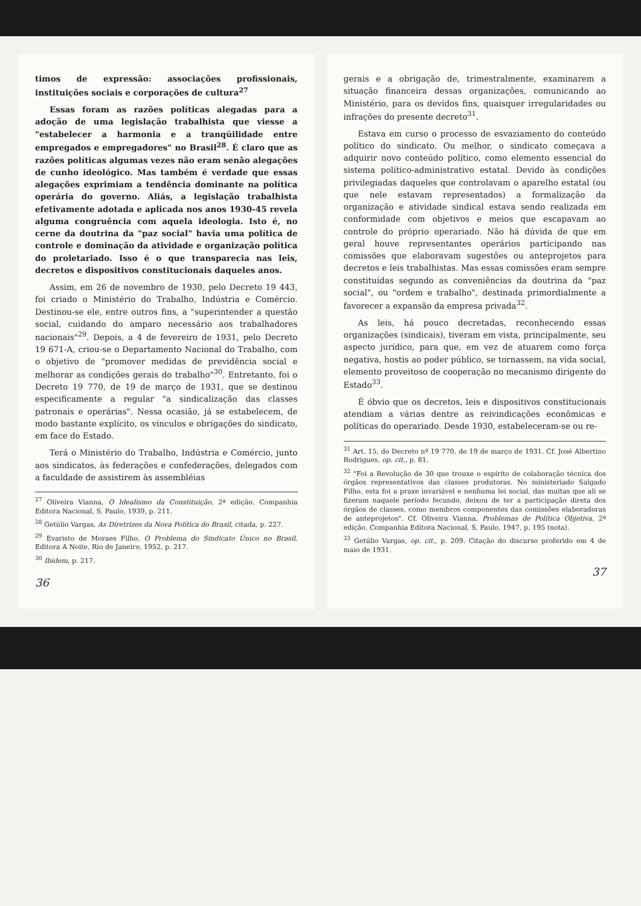timos de expressão: associações profissionais, instituições sociais e corporações de cultura<sup>27</sup>
Essas foram as razões políticas alegadas para a adoção de uma legislação trabalhista que viesse a "estabelecer a harmonia e a tranqüilidade entre empregados e empregadores" no Brasil<sup>28</sup>. É claro que as razões políticas algumas vezes não eram senão alegações de cunho ideológico. Mas também é verdade que essas alegações exprimiam a tendência dominante na política operária do governo. Aliás, a legislação trabalhista efetivamente adotada e aplicada nos anos 1930-45 revela alguma congruência com aquela ideologia. Isto é, no cerne da doutrina da "paz social" havia uma política de controle e dominação da atividade e organização política do proletariado. Isso é o que transparecia nas leis, decretos e dispositivos constitucionais daqueles anos.
Assim, em 26 de novembro de 1930, pelo Decreto 19 443, foi criado o Ministério do Trabalho, Indústria e Comércio. Destinou-se ele, entre outros fins, a "superintender a questão social, cuidando do amparo necessário aos trabalhadores nacionais"<sup>29</sup>. Depois, a 4 de fevereiro de 1931, pelo Decreto 19 671-A, criou-se o Departamento Nacional do Trabalho, com o objetivo de "promover medidas de previdência social e melhorar as condições gerais do trabalho"<sup>30</sup>. Entretanto, foi o Decreto 19 770, de 19 de março de 1931, que se destinou especificamente a regular "a sindicalização das classes patronais e operárias". Nessa ocasião, já se estabelecem, de modo bastante explícito, os vínculos e obrigações do sindicato, em face do Estado.
Terá o Ministério do Trabalho, Indústria e Comércio, junto aos sindicatos, às federações e confederações, delegados com a faculdade de assistirem às assembléias
<sup>27</sup> Oliveira Vianna, O Idealismo da Constituição, 2ª edição, Companhia Editora Nacional, S. Paulo, 1939, p. 211.
<sup>28</sup> Getúlio Vargas, As Diretrizes da Nova Política do Brasil, citada, p. 227.
<sup>29</sup> Evaristo de Moraes Filho, O Problema do Sindicato Único no Brasil, Editora A Noite, Rio de Janeiro, 1952, p. 217.
<sup>30</sup> Ibidem, p. 217.
36
gerais e a obrigação de, trimestralmente, examinarem a situação financeira dessas organizações, comunicando ao Ministério, para os devidos fins, quaisquer irregularidades ou infrações do presente decreto<sup>31</sup>.
Estava em curso o processo de esvaziamento do conteúdo político do sindicato. Ou melhor, o sindicato começava a adquirir novo conteúdo político, como elemento essencial do sistema político-administrativo estatal. Devido às condições privilegiadas daqueles que controlavam o aparelho estatal (ou que nele estavam representados) a formalização da organização e atividade sindical estava sendo realizada em conformidade com objetivos e meios que escapavam ao controle do próprio operariado. Não há dúvida de que em geral houve representantes operários participando nas comissões que elaboravam sugestões ou anteprojetos para decretos e leis trabalhistas. Mas essas comissões eram sempre constituídas segundo as conveniências da doutrina da "paz social", ou "ordem e trabalho", destinada primordialmente a favorecer a expansão da empresa privada<sup>32</sup>.
As leis, há pouco decretadas, reconhecendo essas organizações (sindicais), tiveram em vista, principalmente, seu aspecto jurídico, para que, em vez de atuarem como força negativa, hostis ao poder público, se tornassem, na vida social, elemento proveitoso de cooperação no mecanismo dirigente do Estado<sup>33</sup>.
É óbvio que os decretos, leis e dispositivos constitucionais atendiam a várias dentre as reivindicações econômicas e políticas do operariado. Desde 1930, estabeleceram-se ou re-
<sup>31</sup> Art. 15, do Decreto nº 19 770, de 19 de março de 1931. Cf. José Albertino Rodrigues, op. cit., p. 81.
<sup>32</sup> "Foi a Revolução de 30 que trouxe o espírito de colaboração técnica dos órgãos representativos das classes produtoras. No ministeriado Salgado Filho, esta foi a praxe invariável e nenhuma lei social, das muitas que ali se fizeram naquele período fecundo, deixou de ter a participação direta dos órgãos de classes, como membros componentes das comissões elaboradoras de anteprojetos". Cf. Oliveira Vianna, Problemas de Política Objetiva, 2ª edição, Companhia Editora Nacional, S. Paulo, 1947, p. 195 (nota).
<sup>33</sup> Getúlio Vargas, op. cit., p. 209. Citação do discurso proferido em 4 de maio de 1931.
37